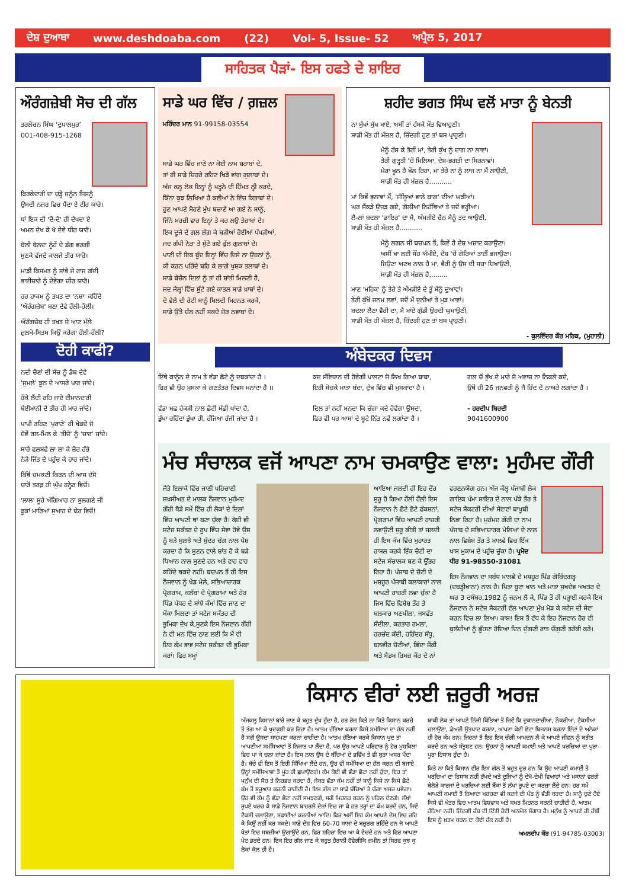ਦੇਸ਼ ਦੁਆਬਾ www.deshdoaba.com (22) Vol- 5, Issue- 52 ਅਪ੍ਰੈਲ 5, 2017
ਸਾਹਿਤਕ ਪੈੜਾਂ- ਇਸ ਹਫਤੇ ਦੇ ਸ਼ਾਇਰ
ਔਰੰਗਜ਼ੇਬੀ ਸੋਚ ਦੀ ਗੱਲ
ਤਰਲੋਚਨ ਸਿੰਘ ‘ਦੁਪਾਲਪੁਰ’
001-408-915-1268
ਫਿਰਕੇਦਾਰੀ ਦਾ ਚੜ੍ਹੇ ਜਨੂੰਨ ਜਿਸਨੂੰ
ਉਸਦੀ ਨਜ਼ਰ ਵਿਚ ਪੈਂਦਾ ਏ ਟੀਰ ਯਾਰੋ।
ਥਾਂ ਇਕ ਦੀ 'ਦੋ-ਦੋ' ਹੀ ਦੇਖਦਾ ਏ
ਅਮਨ ਦੇਖ ਕੇ ਖੋ ਦੇਵੇ ਧੀਰ ਯਾਰੋ।
ਬੋਲੀ ਬੋਲਦਾ ਨੂੰਹੇਂ ਦੇ ਡੰਗ ਵਰਗੀ
ਸੁਣਕੇ ਵੱਜਦੇ ਕਾਲਜੇ ਤੀਰ ਯਾਰੋ।
ਮਾੜੀ ਕਿਸਮਤ ਨੂੰ ਸਾਂਭੇ ਜੇ ਰਾਜ ਗੱਦੀ
ਭਾਈਚਾਰੇ ਨੂੰ ਦੇਵੇਗਾ ਚੀਰ ਯਾਰੋ।
ਹਰ ਹਾਕਮ ਨੂੰ ਤਖਤ ਦਾ 'ਨਸ਼ਾ' ਕਹਿੰਦੇ
'ਔਰੰਗਜ਼ੇਬ' ਬਣਾ ਦੇਵੇ ਹੌਲੀ-ਹੌਲੀ।
ਔਰੰਗਜ਼ੇਬ ਹੀ ਤਖਤ ਜੇ ਆਣ ਮੱਲੇ
ਜ਼ੁਲਮੋ-ਸਿਤਮ ਕਿਉਂ ਕਰੇਗਾ ਹੌਲੀ-ਹੌਲੀ?
ਦੋਹੀ ਕਾਫੀ?
ਨਦੀ ਚੋਣਾਂ ਦੀ ਸੱਚ ਨੂੰ ਡੋਬ ਦੇਵੇ
'ਜੁਮਲੇ' ਝੂਠ ਦੇ ਆਸਰੇ ਪਾਰ ਜਾਂਦੇ।
ਹੌਕੇ ਲੈਂਦੀ ਰਹਿ ਜਾਏ ਈਮਾਨਦਾਰੀ
ਬੇਈਮਾਨੀ ਦੇ ਤੀਰ ਹੀ ਮਾਰ ਜਾਂਦੇ।
ਪਾਪੀ ਰਹਿਣ 'ਪੁਰਾਣੇ' ਹੀ ਖੇਡਦੇ ਜੋ
ਦੋਵੇਂ ਰਲ-ਮਿਲ ਕੇ 'ਤੀਜੇ' ਨੂੰ 'ਚਾਰ' ਜਾਂਦੇ।
ਸਾਰੇ ਫਲਸਫੇ ਲਾ ਲਾ ਕੇ ਜ਼ੋਰ ਹੰਭੇ
ਨੇੜੇ ਜਿੱਤ ਦੇ ਪਹੁੰਚ ਕੇ ਹਾਰ ਜਾਂਦੇ।
ਕਿੱਥੋਂ ਚਮਕਣੀ ਕਿਰਨ ਦੀ ਆਸ ਦੱਸੋ
ਚਾਰੋਂ ਤਰਫ਼ ਹੀ ਘੁੱਪ ਹਨ੍ਹੇਰ ਵਿਚੋਂ।
'ਲਾਲ' ਸੂਹੇ ਅੰਗਿਆਰ ਨਾ ਸੁਲਗਣੇ ਜੀ
ਫੂਕਾਂ ਮਾਰਿਆਂ ਸੁਆਹ ਦੇ ਢੇਰ ਵਿਚੋਂ!
ਸਾਡੇ ਘਰ ਵਿੱਚ / ਗ਼ਜ਼ਲ
ਮਹਿੰਦਰ ਮਾਨ 91-99158-03554
ਸਾਡੇ ਘਰ ਵਿੱਚ ਜਾਣੋ ਨਾ ਕੋਈ ਨਾਮ ਸ਼ਰਾਬਾਂ ਦੇ,
ਤਾਂ ਹੀ ਸਾਡੇ ਚਿਹਰੇ ਰਹਿਣ ਖਿੜੇ ਵਾਂਗ ਗੁਲਾਬਾਂ ਦੇ।
ਅੱਜ ਕਲ੍ਹ ਲੋਕ ਇਨ੍ਹਾਂ ਨੂੰ ਪੜ੍ਹਨੇ ਦੀ ਹਿੰਮਤ ਨ੍ਹੀ ਕਰਦੇ,
ਕਿੰਨਾ ਕੁਝ ਲਿਖਿਆ ਹੈ ਕਵੀਆਂ ਨੇ ਵਿੱਚ ਕਿਤਾਬਾਂ ਦੇ।
ਹੁਣ ਆਪਣੇ ਸੋਹਣੇ ਮੁੱਖ ਬਚਾਣੇ ਆ ਗਏ ਨੇ ਸਾਨੂੰ,
ਜਿੰਨੇ ਮਰਜ਼ੀ ਵਾਰ ਇਨ੍ਹਾਂ ਤੇ ਕਰ ਲਉ ਤੇਜ਼ਾਬਾਂ ਦੇ।
ਇਕ ਦੂਜੇ ਦੇ ਗਲ ਲੱਗ ਕੇ ਬੜੀਆਂ ਰੋਈਆਂ ਪੰਖੜੀਆਂ,
ਜਦ ਗੱਪੀ ਨੇਤਾ ਤੇ ਸੁੱਟੇ ਗਏ ਫੁੱਲ ਗੁਲਾਬਾਂ ਦੇ।
ਪਾਣੀ ਦੀ ਇਕ ਬੂੰਦ ਇਨ੍ਹਾਂ ਵਿੱਚ ਦਿਸੇ ਨਾ ਉਹਨਾਂ ਨੂੰ,
ਕੀ ਕਰਨ ਪਰਿੰਦੇ ਬਹਿ ਕੇ ਲਾਗੇ ਖੁਸ਼ਕ ਤਲਾਬਾਂ ਦੇ।
ਸਾਡੇ ਬੇਚੈਨ ਦਿਲਾਂ ਨੂੰ ਤਾਂ ਹੀ ਸ਼ਾਂਤੀ ਮਿਲਣੀ ਹੈ,
ਜਦ ਜੇਲ੍ਹਾਂ ਵਿੱਚ ਸੁੱਟੇ ਗਏ ਕਾਤਲ ਸਾਡੇ ਖ਼ਾਬਾਂ ਦੇ।
ਦੋ ਵੇਲੇ ਦੀ ਰੋਟੀ ਸਾਨੂੰ ਮਿਲਦੀ ਮਿਹਨਤ ਕਰਕੇ,
ਸਾਡੇ ਉੱਤੇ ਚੱਲ ਨਹੀਂ ਸਕਦੇ ਜ਼ੋਰ ਨਵਾਬਾਂ ਦੇ।
ਸ਼ਹੀਦ ਭਗਤ ਸਿੰਘ ਵਲੋਂ ਮਾਤਾ ਨੂੰ ਬੇਨਤੀ
ਨਾ ਸੁੱਖਾਂ ਸੁੱਖ ਮਾਏ, ਅਸੀਂ ਤਾਂ ਹੱਸਕੇ ਮੌਤ ਵਿਆਹੁਣੀ।
ਸਾਡੀ ਮੌਤ ਹੀ ਮੰਜ਼ਲ ਹੈ, ਜ਼ਿੰਦਗੀ ਹੁਣ ਤਾਂ ਬਸ ਪ੍ਰਾਹੁਣੀ।
ਮੈਨੂੰ ਹੱਸ ਕੇ ਤੋਰੀਂ ਮਾਂ, ਤੇਰੀ ਕੁੱਖ ਨੂੰ ਦਾਗ ਨਾ ਲਾਵਾਂ।
ਤੇਰੀ ਗੁੜ੍ਹਤੀ 'ਚੋਂ ਮਿਲਿਆ, ਦੇਸ਼-ਭਗਤੀ ਦਾ ਸਿਰਨਾਵਾਂ।
ਮੇਰਾ ਖੂਨ ਹੈ ਖੌਲ ਰਿਹਾ, ਮਾਂ ਤੇਰੇ ਨਾਂ ਨੂੰ ਲਾਜ ਨਾ ਮੈਂ ਲਾਉਣੀ,
ਸਾਡੀ ਮੌਤ ਹੀ ਮੰਜ਼ਲ ਹੈ...........
ਮਾਂ ਕਿਵੇਂ ਭੁਲਾਵਾਂ ਮੈਂ, 'ਜੱਲ੍ਹਿਆਂ ਵਾਲੇ ਬਾਗ' ਦੀਆਂ ਘੜੀਆਂ।
ਘਰ ਸੈਂਕੜੇ ਉਜੜ ਗਏ, ਗੋਲੀਆਂ ਨਿਹੱਥਿਆਂ ਤੇ ਜਦੋਂ ਵਰ੍ਹੀਆਂ।
ਲੈ-ਲਾਂ ਬਦਲਾ 'ਡਾਇਰ' ਦਾ ਮੈ, ਅੰਮੜੀਏ ਚੈਨ ਮੈਨੂੰ ਤਦ ਆਉਣੀ,
ਸਾਡੀ ਮੌਤ ਹੀ ਮੰਜ਼ਲ ਹੈ...........
ਮੈਨੂੰ ਲਗਨ ਸੀ ਬਚਪਨ ਤੋਂ, ਕਿਵੇਂ ਹੈ ਦੇਸ਼ ਅਜ਼ਾਦ ਕਰਾਉਣਾ।
ਅਸੀਂ ਖਾ ਲਈ ਸੌਂਹ ਅੰਮੀਏ, ਦੇਸ਼ 'ਚੋਂ ਗੋਰਿਆਂ ਤਾਈਂ ਭਜਾਉਣਾ।
ਜਿਉਣਾ ਅਣਖ ਨਾਲ ਹੈ ਮਾਂ, ਵੈਰੀ ਨੂੰ ਉਸ ਦੀ ਸਜ਼ਾ ਚਿਖਾਉਣੀ,
ਸਾਡੀ ਮੌਤ ਹੀ ਮੰਜ਼ਲ ਹੈ,........
ਮਾਣ 'ਮਹਿਕ' ਨੂੰ ਤੇਰੇ ਤੇ ਅੰਮੜੀਏ ਦੇ ਤੂੰ ਮੈਨੂੰ ਦੁਆਵਾਂ।
ਤੇਰੀ ਕੁੱਖੋਂ ਜਨਮ ਲਵਾਂ, ਜਦੋਂ ਮੈਂ ਦੁਨੀਆਂ ਤੇ ਮੁੜ ਆਵਾਂ।
ਬਦਲਾ ਲੈਣਾ ਵੈਰੀ ਦਾ, ਮੈ ਮਾਂਏ ਗੁੱਡੀ ਉਹਦੀ ਘੁਮਾਉਣੀ,
ਸਾਡੀ ਮੌਤ ਹੀ ਮੰਜ਼ਲ ਹੈ, ਜ਼ਿੰਦਗੀ ਹੁਣ ਤਾਂ ਬਸ ਪ੍ਰਾਹੁਣੀ।
- ਕੁਲਵਿੰਦਰ ਕੌਰ ਮਹਿਕ, (ਮੁਹਾਲੀ)
ਅੰਬੇਦਕਰ ਦਿਵਸ
ਇੱਥੇ ਕਾਨੂੰਨ ਦੇ ਨਾਮ ਤੇ ਵੱਡਾ ਛੋਟੇ ਨੂੰ ਦਬਕਾਂਦਾ ਹੈ ।
ਫਿਰ ਵੀ ਉਹ ਮੁਸਕਾ ਕੇ ਗਣਤੰਤਰ ਦਿਵਸ ਮਨਾਂਦਾ ਹੈ ।।
ਵੱਡਾ ਮਛ ਹੇਕੜੀ ਨਾਲ ਛੋਟੀ ਮੱਛੀ ਖਾਂਦਾ ਹੈ,
ਭੁੱਖਾ ਰਹਿੰਦਾ ਭੁੱਖਾ ਹੀ, ਰੱਜਿਆ ਰੱਜੀ ਜਾਂਦਾ ਹੈ ।
ਕਦ ਸੰਵਿਧਾਨ ਦੀ ਹੋਵੇਗੀ ਪਾਲਣਾ ਜੋ ਲਿਖ ਗਿਆ ਬਾਬਾ,
ਇਹੀ ਸੋਚਕੇ ਮਾੜਾ ਬੰਦਾ, ਦੁੱਖ ਵਿੱਚ ਵੀ ਮੁਸਕਾਂਦਾ ਹੈ ।
ਦਿਲ ਤਾਂ ਨਹੀਂ ਮਨਦਾ ਕਿ ਚੰਗਾ ਕਦੇ ਹੋਵੇਗਾ ਉਸਦਾ,
ਫਿਰ ਵੀ ਪਰ ਆਸਾਂ ਦੇ ਬੂਟੇ ਨਿੱਤ ਨਵੇਂ ਲਗਾਂਦਾ ਹੈ ।
ਗਲ ਚੋਂ ਭੁੱਖ ਦੇ ਮਾਰੇ ਜੋ ਅਵਾਜ਼ ਨਾ ਨਿਕਲੇ ਕਦੇ,
ਉਥੋਂ ਹੀ 26 ਜਨਵਰੀ ਨੂੰ ਜੈ ਹਿੰਦ ਦੇ ਨਾਅਰੇ ਲਗਾਂਦਾ ਹੈ ।
- ਹਰਦੀਪ ਬਿਰਦੀ
9041600900
ਮੰਚ ਸੰਚਾਲਕ ਵਜੋਂ ਆਪਣਾ ਨਾਮ ਚਮਕਾਉਣ ਵਾਲਾ: ਮੁਹੰਮਦ ਗੌਰੀ
ਜੈਤੋ ਇਲਾਕੇ ਵਿੱਚ ਜਾਣੀ ਪਹਿਚਾਣੀ ਸ਼ਖ਼ਸੀਅਤ ਦੇ ਮਾਲਕ ਨੌਜਵਾਨ ਮੁਹੰਮਦ ਗੌਰੀ ਥੋੜੇ ਸਮੇਂ ਵਿੱਚ ਹੀ ਲੋਕਾਂ ਦੇ ਦਿਲਾਂ ਵਿੱਚ ਆਪਣੀ ਥਾਂ ਬਣਾ ਚੁੱਕਾ ਹੈ। ਕੋਈ ਵੀ ਸਟੇਜ ਸਕੱਤਰ ਦੇ ਰੂਪ ਵਿੱਚ ਸੇਵਾ ਹੋਵੇ ਉਸ ਨੂੰ ਬੜੇ ਸੁਲਝੇ ਅਤੇ ਸੁੰਦਰ ਢੰਗ ਨਾਲ ਪੇਸ਼ ਕਰਦਾ ਹੈ ਕਿ ਸੁਣਨ ਵਾਲੇ ਸ਼ਾਂਤ ਹੋ ਕੇ ਬੜੇ ਧਿਆਨ ਨਾਲ ਸੁਣਦੇ ਹਨ ਅਤੇ ਵਾਹ ਵਾਹ ਕਹਿੰਦੇ ਥਕਦੇ ਨਹੀਂ। ਬਚਪਨ ਤੋਂ ਹੀ ਇਸ ਨੌਜਵਾਨ ਨੂੰ ਖੇਡ ਮੇਲੇ, ਸਭਿਆਚਾਰਕ ਪ੍ਰੋਗਰਾਮ, ਕਲੱਬਾਂ ਦੇ ਪ੍ਰੋਗਰਾਮਾਂ ਅਤੇ ਹੋਰ ਪਿੰਡ ਪੱਧਰ ਦੇ ਸਾਂਝੇ ਕੰਮਾਂ ਵਿੱਚ ਜਾਣ ਦਾ ਮੌਕਾ ਮਿਲਦਾ ਤਾਂ ਸਟੇਜ ਸਕੱਤਰ ਦੀ ਭੂਮਿਕਾ ਦੇਖ ਕੇ,ਸੁਣਕੇ ਇਸ ਨੌਜਵਾਨ ਗੌਰੀ ਨੇ ਵੀ ਮਨ ਵਿੱਚ ਠਾਣ ਲਈ ਕਿ ਮੈਂ ਵੀ ਇਹ ਕੰਮ ਭਾਵ ਸਟੇਜ ਸਕੱਤਰ ਦੀ ਭੂਮਿਕਾ ਕਰਾਂ। ਫਿਰ ਸਮ੍ਹਾਂ
ਆਇਆ ਜਲਦੀ ਹੀ ਇਹ ਦੌਰ ਸ਼ੁਰੂ ਹੋ ਗਿਆ ਹੌਲੀ ਹੌਲੀ ਇਸ ਨੌਜਵਾਨ ਨੇ ਛੋਟੇ ਛੋਟੇ ਫੰਕਸ਼ਨਾਂ, ਪ੍ਰੋਗਰਾਮਾਂ ਵਿੱਚ ਆਪਣੀ ਹਾਜ਼ਰੀ ਲਵਾਉਣੀ ਸ਼ੁਰੂ ਕੀਤੀ ਤਾਂ ਜਲਦੀ ਹੀ ਇਸ ਕੰਮ ਵਿੱਚ ਮੁਹਾਰਤ ਹਾਸਲ ਕਰਕੇ ਇੱਕ ਚੋਟੀ ਦਾ ਸਟੇਜ ਸੰਚਾਲਕ ਬਣ ਕੇ ਉੱਭਰ ਰਿਹਾ ਹੈ। ਪੰਜਾਬ ਦੇ ਚੋਟੀ ਦੇ ਮਸ਼ਹੂਰ ਪੰਜਾਬੀ ਕਲਾਕਾਰਾਂ ਨਾਲ ਆਪਣੀ ਹਾਜ਼ਰੀ ਲਵਾ ਚੁੱਕਾ ਹੈ ਜਿਸ ਵਿੱਚ ਵਿਸ਼ੇਸ਼ ਤੌਰ ਤੇ ਬਲਕਾਰ ਅਣਖੀਲਾ, ਜਸਵੰਤ ਸੰਦੀਲਾ, ਕਰਤਾਰ ਰਮਲਾ, ਹਰਚੰਦ ਕੰਦੀ, ਹਰਿੰਦਰ ਸੰਧੂ, ਬਲਵੀਰ ਚੋਟੀਆਂ, ਛਿੰਦਾ ਸ਼ੌਕੀ ਅਤੇ ਮੈਡਮ ਰਿਮਜ਼ ਕੌਰ ਦੇ ਨਾਂ
ਵਰਣਨਯੋਗ ਹਨ। ਅੱਜ ਕੱਲ੍ਹ ਪੰਜਾਬੀ ਲੋਕ ਗਾਇਕ ਪੰਮਾ ਸਾਇਰ ਦੇ ਨਾਲ ਪੱਕੇ ਤੌਰ ਤੇ ਸਟੇਜ ਸੈਕਟਰੀ ਦੀਆਂ ਸੇਵਾਵਾਂ ਬਾਖੂਬੀ ਨਿਭਾ ਰਿਹਾ ਹੈ। ਮੁਹੰਮਦ ਗੌਰੀ ਦਾ ਨਾਮ ਪੰਜਾਬ ਦੇ ਸਭਿਆਚਾਰਕ ਮੇਲਿਆਂ ਦੇ ਨਾਲ ਨਾਲ ਵਿਸ਼ੇਸ਼ ਤੌਰ ਤੇ ਮਾਲਵੇ ਵਿਚ ਇੱਕ ਖਾਸ ਮੁਕਾਮ ਦੇ ਪਹੁੰਚ ਚੁੱਕਾ ਹੈ। ਪ੍ਰਮੋਦ ਧੀਰ 91-98550-31081
ਇਸ ਨੌਜਵਾਨ ਦਾ ਸਬੰਧ ਮਾਲਵੇ ਦੇ ਮਸ਼ਹੂਰ ਪਿੰਡ ਗੋਬਿੰਦਗੜ੍ਹ (ਦਬੜ੍ਹੀਖਾਨਾ) ਨਾਲ ਹੈ। ਪਿਤਾ ਬੂਟਾ ਖਾਨ ਅਤੇ ਮਾਤਾ ਸੁਖਦੇਵ ਅਖਤਰ ਦੇ ਘਰ 3 ਦਸੰਬਰ,1982 ਨੂੰ ਜਨਮ ਲੈ ਕੇ, ਪਿੰਡ ਤੋਂ ਹੀ ਪੜ੍ਹਾਈ ਕਰਕੇ ਇਸ ਨੌਜਵਾਨ ਨੇ ਸਟੇਜ ਸੈਕਟਰੀ ਵੱਲ ਆਪਣਾ ਮੁੱਖ ਮੋੜ ਕੇ ਸਟੇਜ ਦੀ ਸੇਵਾ ਕਰਨ ਵਿਚ ਲਾ ਲਿਆ। ਕਾਸ਼! ਇਸ ਤੋਂ ਵੱਧ ਕੇ ਇਹ ਨੌਜਵਾਨ ਹੋਰ ਵੀ ਬੁਲੰਦੀਆਂ ਨੂੰ ਛੂੰਹਦਾ ਹੋਇਆ ਦਿਨ ਦੁੱਗਣੀ ਰਾਤ ਚੌਗੁਣੀ ਤਰੱਕੀ ਕਰੇ।
ਕਿਸਾਨ ਵੀਰਾਂ ਲਈ ਜ਼ਰੂਰੀ ਅਰਜ਼
ਅੱਜਕਲ੍ਹ ਕਿਸਾਨਾਂ ਬਾਰੇ ਜਾਣ ਕੇ ਬਹੁਤ ਦੁੱਖ ਹੁੰਦਾ ਹੈ, ਹਰ ਰੋਜ਼ ਕਿਤੇ ਨਾ ਕਿਤੇ ਕਿਸਾਨ ਕਰਜ਼ੇ ਤੋਂ ਤੰਗ ਆ ਕੇ ਖੁਦਕੁਸ਼ੀ ਕਰ ਰਿਹਾ ਹੈ। ਆਤਮ ਹੱਤਿਆ ਕਰਨਾ ਕਿਸੇ ਸਮੱਸਿਆ ਦਾ ਹੱਲ ਨਹੀਂ ਹੈ ਸਗੋਂ ਉਸਦਾ ਸਾਹਮਣਾ ਕਰਨਾ ਚਾਹੀਦਾ ਹੈ। ਆਤਮ ਹੱਤਿਆ ਕਰਕੇ ਕਿਸਾਨ ਖੁਦ ਤਾਂ ਆਪਣੀਆਂ ਸਮੱਸਿਆਵਾਂ ਤੋਂ ਨਿਜਾਤ ਪਾ ਲੈਂਦਾ ਹੈ, ਪਰ ਉਹ ਆਪਣੇ ਪਰਿਵਾਰ ਨੂੰ ਹੋਰ ਮੁਸ਼ਕਿਲਾਂ ਵਿਚ ਪਾ ਕੇ ਚਲਾ ਜਾਂਦਾ ਹੈ। ਇਸ ਨਾਲ ਉਸ ਦੇ ਬੱਚਿਆਂ ਦੇ ਭਵਿੱਖ ਤੇ ਵੀ ਬੁਰਾ ਅਸਰ ਪੈਂਦਾ ਹੈ। ਬੱਚੇ ਵੀ ਇਸ ਤੋਂ ਇਹੀ ਸਿੱਖਿਆ ਲੈਂਦੇ ਹਨ, ਉਹ ਵੀ ਸਮੱਸਿਆ ਦਾ ਹੱਲ ਕਰਨ ਦੀ ਬਜਾਏ ਉਨ੍ਹਾਂ ਸਮੱਸਿਆਵਾਂ ਤੋਂ ਮੂੰਹ ਹੀ ਛੁਪਾਉਣਗੇ। ਕੰਮ ਕੋਈ ਵੀ ਵੱਡਾ ਛੋਟਾ ਨਹੀਂ ਹੁੰਦਾ, ਇਹ ਤਾਂ ਮਨੁੱਖ ਦੀ ਸੋਚ ਤੇ ਨਿਰਭਰ ਕਰਦਾ ਹੈ, ਜੇਕਰ ਵੱਡਾ ਕੰਮ ਨਹੀਂ ਤਾਂ ਸਾਨੂੰ ਕਿਸੇ ਨਾ ਕਿਸੇ ਛੋਟੇ ਕੰਮ ਤੋਂ ਸ਼ੁਰੂਆਤ ਕਰਨੀ ਚਾਹੀਦੀ ਹੈ। ਇਸ ਗੱਲ ਦਾ ਸਾਡੇ ਬੱਚਿਆਂ ਤੇ ਚੰਗਾ ਅਸਰ ਪਵੇਗਾ। ਉਹ ਵੀ ਕੰਮ ਨੂੰ ਵੱਡਾ ਛੋਟਾ ਨਹੀਂ ਸਮਝਣਗੇ, ਸਗੋਂ ਮਿਹਨਤ ਕਰਨ ਨੂੰ ਪਹਿਲ ਦੇਣਗੇ। ਲੱਖਾਂ ਰੁਪਏ ਖਰਚ ਕੇ ਸਾਡੇ ਨੌਜਵਾਨ ਬਾਹਰਲੇ ਦੇਸ਼ਾਂ ਵਿਚ ਜਾ ਕੇ ਹਰ ਤਰ੍ਹਾਂ ਦਾ ਕੰਮ ਕਰਦੇ ਹਨ, ਜਿਵੇਂ ਟੈਕਸੀ ਚਲਾਉਣਾ, ਸਫਾਈਆਂ ਕਰਨੀਆਂ ਆਦਿ। ਫਿਰ ਅਸੀਂ ਇਹ ਕੰਮ ਆਪਣੇ ਦੇਸ਼ ਵਿਚ ਰਹਿ ਕੇ ਕਿਉਂ ਨਹੀਂ ਕਰ ਸਕਦੇ। ਸਾਡੇ ਦੇਸ਼ ਵਿਚ 60-70 ਸਾਲਾਂ ਦੇ ਬਜ਼ੁਰਗ ਰਹਿੰਦੇ ਹਨ ਜੋ ਆਪਣੇ ਖੇਤਾਂ ਵਿਚ ਸਬਜ਼ੀਆਂ ਉਗਾਉਂਦੇ ਹਨ, ਫਿਰ ਸ਼ਹਿਰਾਂ ਵਿਚ ਆ ਕੇ ਵੇਚਦੇ ਹਨ ਅਤੇ ਫਿਰ ਆਪਣਾ ਪੇਟ ਭਰਦੇ ਹਨ। ਇਕ ਇਹ ਗੱਲ ਜਾਣ ਕੇ ਬਹੁਤ ਹੈਰਾਨੀ ਹੋਵੇਗੀਕਿ ਜ਼ਮੀਨ ਤਾਂ ਸਿਰਫ ਕੁਝ ਕੁ ਲੋਕਾਂ ਕੋਲ ਹੀ ਹੈ।
ਬਾਕੀ ਲੋਕ ਤਾਂ ਆਪਣੇ ਨਿੱਜੀ ਕਿੱਤਿਆਂ ਤੋਂ ਜਿਵੇਂ ਕਿ ਦੁਕਾਨਦਾਰੀਆਂ, ਨੌਕਰੀਆਂ, ਟੈਕਸੀਆਂ ਚਲਾਉਣਾ, ਡੇਅਰੀ ਉਤਪਾਦ ਕਰਨਾ, ਆਪਣਾ ਕੋਈ ਛੋਟਾ ਬਿਜਨਸ ਕਰਨਾ ਇੰਦਾਂ ਦੇ ਅਨੇਕਾਂ ਹੀ ਹੋਰ ਕੰਮ ਹਨ। ਜਿਹਨਾਂ ਤੋਂ ਇਹ ਇਕ ਚੰਗੀ ਆਮਦਨ ਲੈ ਕੇ ਆਪਣੇ ਜੀਵਨ ਨੂੰ ਬਤੀਤ ਕਰਦੇ ਹਨ ਅਤੇ ਸੰਤੁਸ਼ਟ ਹਨ। ਉਹਨਾਂ ਨੂੰ ਆਪਣੀ ਕਮਾਈ ਅਤੇ ਆਪਣੇ ਖਰਚਿਆਂ ਦਾ ਪੂਰਾ-ਪੂਰਾ ਹਿਸਾਬ ਹੁੰਦਾ ਹੈ।
ਕਿਤੇ ਨਾ ਕਿਤੇ ਕਿਸਾਨ ਵੀਰ ਇਸ ਗੱਲ ਤੋਂ ਬਹੁਤ ਦੂਰ ਹਨ ਕਿ ਉਹ ਆਪਣੀ ਕਮਾਈ ਤੇ ਖਰਚਿਆਂ ਦਾ ਹਿਸਾਬ ਨਹੀਂ ਰੱਖਦੇ ਅਤੇ ਦੂਜਿਆਂ ਨੂੰ ਦੇਖੋ-ਦੇਖੀ ਵਿਆਹਾਂ ਅਤੇ ਮਕਾਨਾਂ ਵਰਗੇ ਬੇਲੋੜੇ ਕਾਰਜਾਂ ਦੇ ਖਰਚਿਆਂ ਲਈ ਬੈਂਕਾਂ ਤੋਂ ਲੱਖਾਂ ਰੁਪਏ ਦਾ ਕਰਜ਼ਾ ਲੈਂਦੇ ਹਨ। ਹਰ ਸਮੇਂ ਆਪਣੀ ਕਮਾਈ ਤੋਂ ਜ਼ਿਆਦਾ ਖਰਚਣਾ ਵੀ ਕਰਜੇ ਦੀ ਪੰਡ ਨੂੰ ਵੱਡੀ ਕਰਦਾ ਹੈ। ਸਾਨੂੰ ਚੁਣੇ ਹੋਏ ਕਿਸੇ ਵੀ ਖੇਤਰ ਵਿਚ ਆਤਮ ਵਿਸ਼ਵਾਸ ਅਤੇ ਸਖਤ ਮਿਹਨਤ ਕਰਨੀ ਚਾਹੀਦੀ ਹੈ, ਆਤਮ ਹੱਤਿਆ ਨਹੀਂ। ਜ਼ਿੰਦਗੀ ਰੱਬ ਦੀ ਦਿੱਤੀ ਹੋਈ ਅਨਮੋਲ ਸੌਗਾਤ ਹੈ। ਮਨੁੱਖ ਨੂੰ ਆਪਣੇ ਹੀ ਹੱਥੀਂ ਇਸ ਨੂੰ ਖ਼ਤਮ ਕਰਨ ਦਾ ਕੋਈ ਹੱਕ ਨਹੀਂ ਹੈ।
ਅਮਨਦੀਪ ਕੌਰ (91-94785-03003)